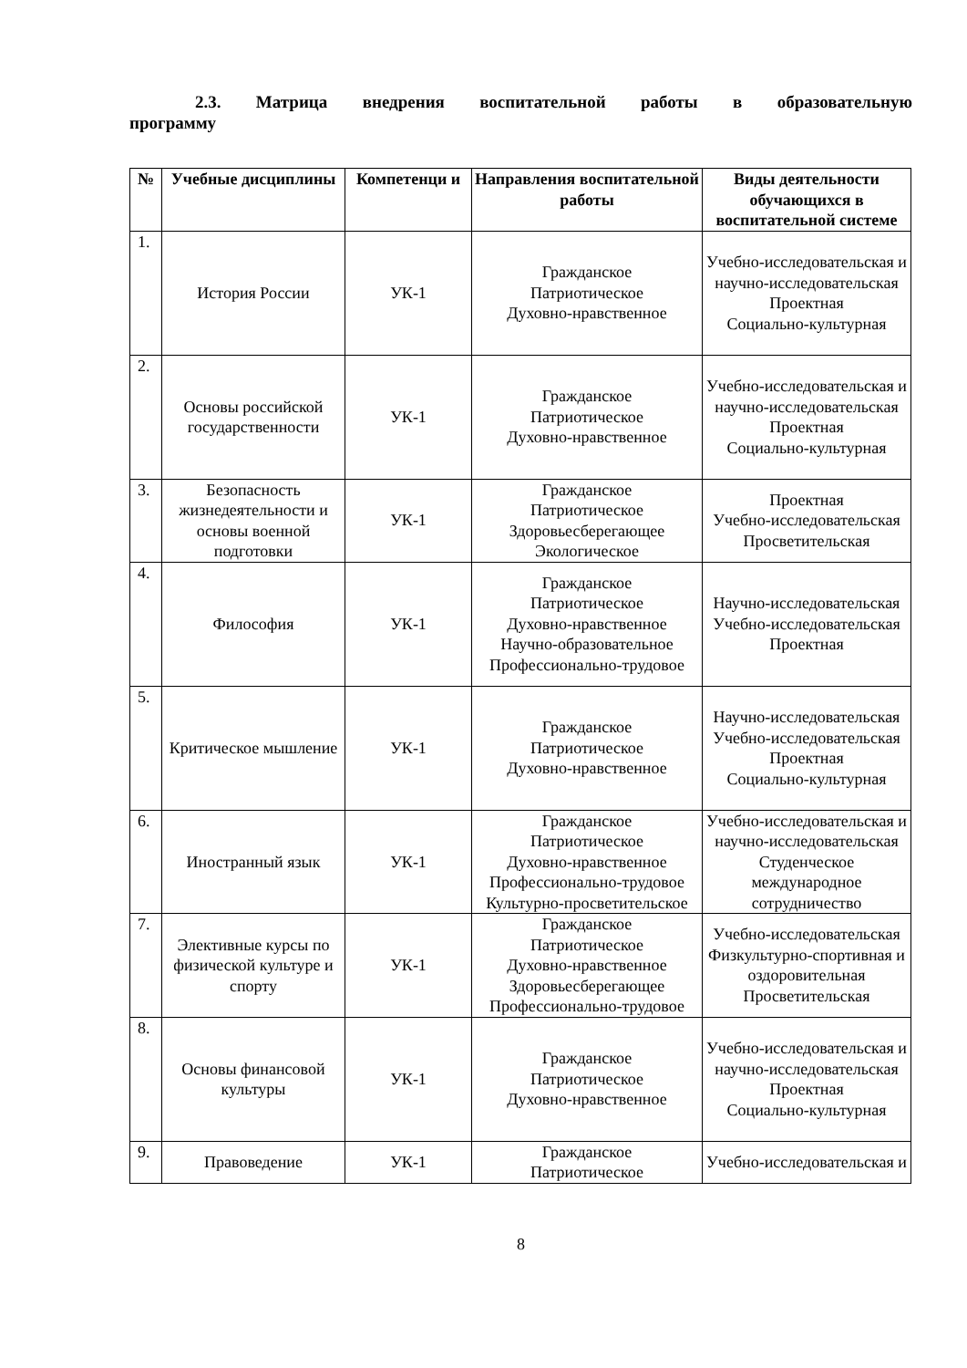2.3. Матрица внедрения воспитательной работы в образовательную программу
| № | Учебные дисциплины | Компетенци и | Направления воспитательной работы | Виды деятельности обучающихся в воспитательной системе |
| --- | --- | --- | --- | --- |
| 1. | История России | УК-1 | Гражданское Патриотическое Духовно-нравственное | Учебно-исследовательская и научно-исследовательская Проектная Социально-культурная |
| 2. | Основы российской государственности | УК-1 | Гражданское Патриотическое Духовно-нравственное | Учебно-исследовательская и научно-исследовательская Проектная Социально-культурная |
| 3. | Безопасность жизнедеятельности и основы военной подготовки | УК-1 | Гражданское Патриотическое Здоровьесберегающее Экологическое | Проектная Учебно-исследовательская Просветительская |
| 4. | Философия | УК-1 | Гражданское Патриотическое Духовно-нравственное Научно-образовательное Профессионально-трудовое | Научно-исследовательская Учебно-исследовательская Проектная |
| 5. | Критическое мышление | УК-1 | Гражданское Патриотическое Духовно-нравственное | Научно-исследовательская Учебно-исследовательская Проектная Социально-культурная |
| 6. | Иностранный язык | УК-1 | Гражданское Патриотическое Духовно-нравственное Профессионально-трудовое Культурно-просветительское | Учебно-исследовательская и научно-исследовательская Студенческое международное сотрудничество |
| 7. | Элективные курсы по физической культуре и спорту | УК-1 | Гражданское Патриотическое Духовно-нравственное Здоровьесберегающее Профессионально-трудовое | Учебно-исследовательская Физкультурно-спортивная и оздоровительная Просветительская |
| 8. | Основы финансовой культуры | УК-1 | Гражданское Патриотическое Духовно-нравственное | Учебно-исследовательская и научно-исследовательская Проектная Социально-культурная |
| 9. | Правоведение | УК-1 | Гражданское Патриотическое | Учебно-исследовательская и |
8